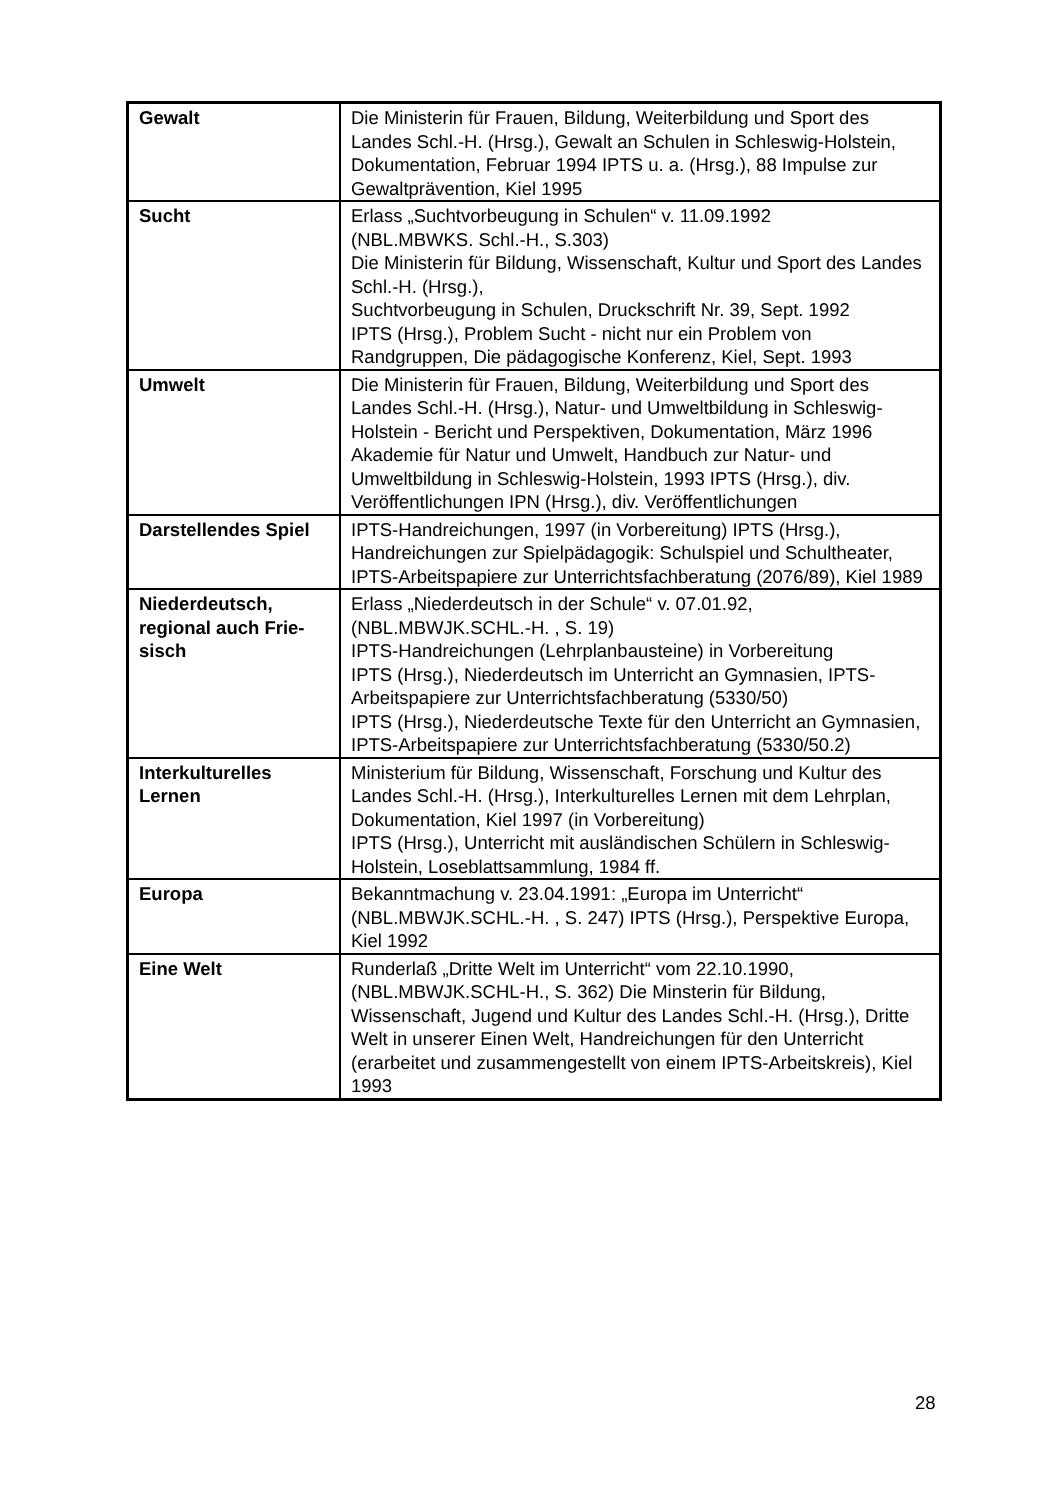| Gewalt | Die Ministerin für Frauen, Bildung, Weiterbildung und Sport des Landes Schl.-H. (Hrsg.), Gewalt an Schulen in Schleswig-Holstein, Dokumentation, Februar 1994 IPTS u. a. (Hrsg.), 88 Impulse zur Gewaltprävention, Kiel 1995 |
| Sucht | Erlass „Suchtvorbeugung in Schulen“ v. 11.09.1992 (NBL.MBWKS. Schl.-H., S.303) Die Ministerin für Bildung, Wissenschaft, Kultur und Sport des Landes Schl.-H. (Hrsg.), Suchtvorbeugung in Schulen, Druckschrift Nr. 39, Sept. 1992 IPTS (Hrsg.), Problem Sucht - nicht nur ein Problem von Randgruppen, Die pädagogische Konferenz, Kiel, Sept. 1993 |
| Umwelt | Die Ministerin für Frauen, Bildung, Weiterbildung und Sport des Landes Schl.-H. (Hrsg.), Natur- und Umweltbildung in Schleswig-Holstein - Bericht und Perspektiven, Dokumentation, März 1996 Akademie für Natur und Umwelt, Handbuch zur Natur- und Umweltbildung in Schleswig-Holstein, 1993 IPTS (Hrsg.), div. Veröffentlichungen IPN (Hrsg.), div. Veröffentlichungen |
| Darstellendes Spiel | IPTS-Handreichungen, 1997 (in Vorbereitung) IPTS (Hrsg.), Handreichungen zur Spielpädagogik: Schulspiel und Schultheater, IPTS-Arbeitspapiere zur Unterrichtsfachberatung (2076/89), Kiel 1989 |
| Niederdeutsch, regional auch Frie-sisch | Erlass „Niederdeutsch in der Schule“ v. 07.01.92, (NBL.MBWJK.SCHL.-H. , S. 19) IPTS-Handreichungen (Lehrplanbausteine) in Vorbereitung IPTS (Hrsg.), Niederdeutsch im Unterricht an Gymnasien, IPTS-Arbeitspapiere zur Unterrichtsfachberatung (5330/50) IPTS (Hrsg.), Niederdeutsche Texte für den Unterricht an Gymnasien, IPTS-Arbeitspapiere zur Unterrichtsfachberatung (5330/50.2) |
| Interkulturelles Lernen | Ministerium für Bildung, Wissenschaft, Forschung und Kultur des Landes Schl.-H. (Hrsg.), Interkulturelles Lernen mit dem Lehrplan, Dokumentation, Kiel 1997 (in Vorbereitung) IPTS (Hrsg.), Unterricht mit ausländischen Schülern in Schleswig-Holstein, Loseblattsammlung, 1984 ff. |
| Europa | Bekanntmachung v. 23.04.1991: „Europa im Unterricht“ (NBL.MBWJK.SCHL.-H. , S. 247) IPTS (Hrsg.), Perspektive Europa, Kiel 1992 |
| Eine Welt | Runderlaß „Dritte Welt im Unterricht“ vom 22.10.1990, (NBL.MBWJK.SCHL-H., S. 362) Die Minsterin für Bildung, Wissenschaft, Jugend und Kultur des Landes Schl.-H. (Hrsg.), Dritte Welt in unserer Einen Welt, Handreichungen für den Unterricht (erarbeitet und zusammengestellt von einem IPTS-Arbeitskreis), Kiel 1993 |
28